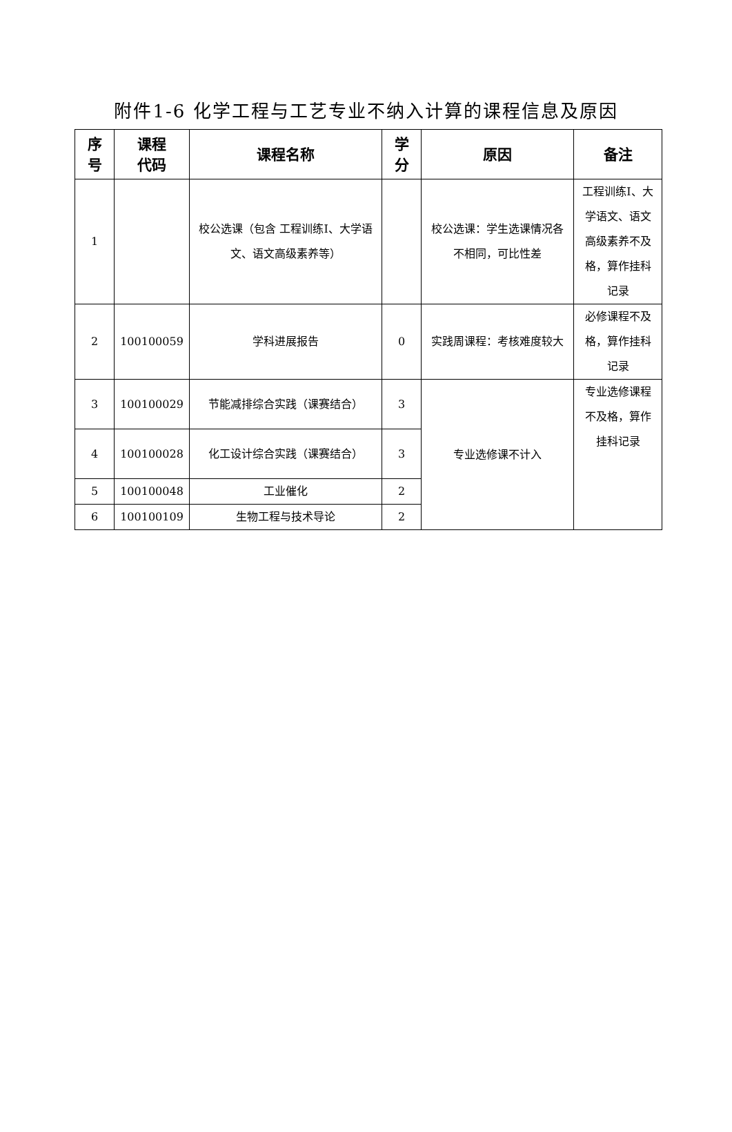附件1-6 化学工程与工艺专业不纳入计算的课程信息及原因
| 序 号 | 课程 代码 | 课程名称 | 学 分 | 原因 | 备注 |
| --- | --- | --- | --- | --- | --- |
| 1 | | 校公选课（包含 工程训练Ⅰ、大学语文、语文高级素养等） | | 校公选课：学生选课情况各不相同，可比性差 | 工程训练Ⅰ、大学语文、语文高级素养不及格，算作挂科记录 |
| 2 | 100100059 | 学科进展报告 | 0 | 实践周课程：考核难度较大 | 必修课程不及格，算作挂科记录 |
| 3 | 100100029 | 节能减排综合实践（课赛结合） | 3 | 专业选修课不计入 | 专业选修课程不及格，算作挂科记录 |
| 4 | 100100028 | 化工设计综合实践（课赛结合） | 3 | | |
| 5 | 100100048 | 工业催化 | 2 | | |
| 6 | 100100109 | 生物工程与技术导论 | 2 | | |